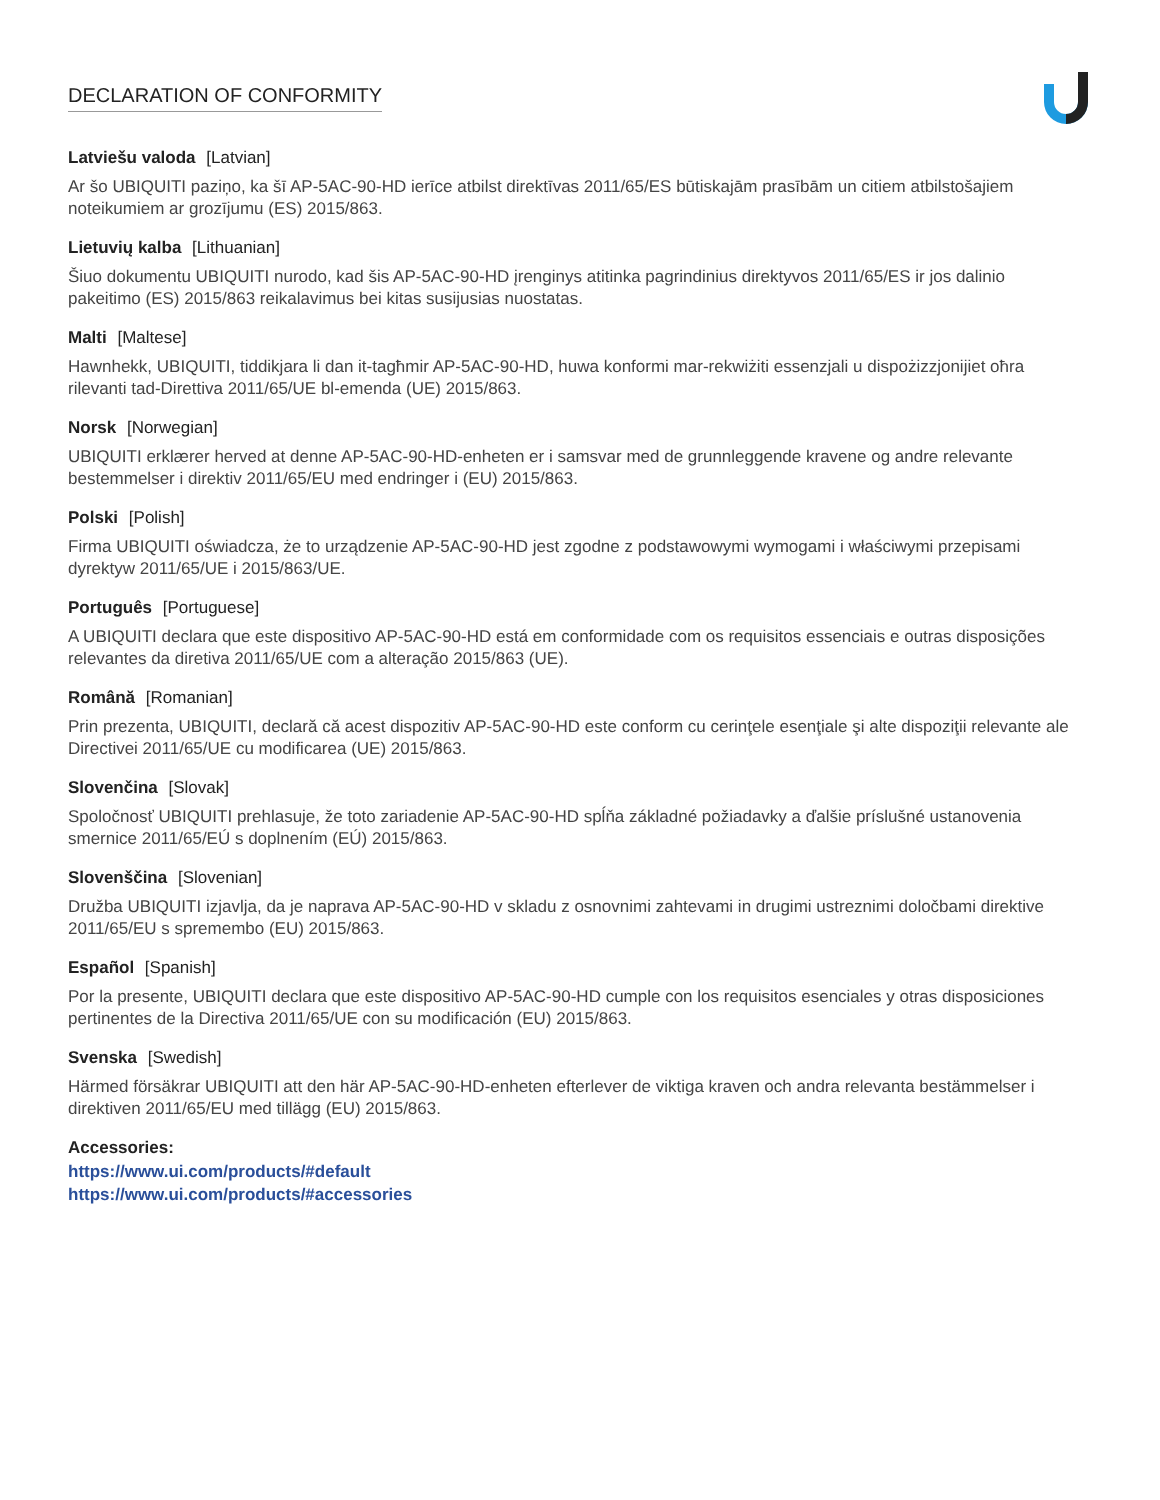DECLARATION OF CONFORMITY
Latviešu valoda [Latvian]
Ar šo UBIQUITI paziņo, ka šī AP-5AC-90-HD ierīce atbilst direktīvas 2011/65/ES būtiskajām prasībām un citiem atbilstošajiem noteikumiem ar grozījumu (ES) 2015/863.
Lietuvių kalba [Lithuanian]
Šiuo dokumentu UBIQUITI nurodo, kad šis AP-5AC-90-HD įrenginys atitinka pagrindinius direktyvos 2011/65/ES ir jos dalinio pakeitimo (ES) 2015/863 reikalavimus bei kitas susijusias nuostatas.
Malti [Maltese]
Hawnhekk, UBIQUITI, tiddikjara li dan it-tagħmir AP-5AC-90-HD, huwa konformi mar-rekwiżiti essenzjali u dispożizzjonijiet oħra rilevanti tad-Direttiva 2011/65/UE bl-emenda (UE) 2015/863.
Norsk [Norwegian]
UBIQUITI erklærer herved at denne AP-5AC-90-HD-enheten er i samsvar med de grunnleggende kravene og andre relevante bestemmelser i direktiv 2011/65/EU med endringer i (EU) 2015/863.
Polski [Polish]
Firma UBIQUITI oświadcza, że to urządzenie AP-5AC-90-HD jest zgodne z podstawowymi wymogami i właściwymi przepisami dyrektyw 2011/65/UE i 2015/863/UE.
Português [Portuguese]
A UBIQUITI declara que este dispositivo AP-5AC-90-HD está em conformidade com os requisitos essenciais e outras disposições relevantes da diretiva 2011/65/UE com a alteração 2015/863 (UE).
Română [Romanian]
Prin prezenta, UBIQUITI, declară că acest dispozitiv AP-5AC-90-HD este conform cu cerinţele esenţiale şi alte dispoziţii relevante ale Directivei 2011/65/UE cu modificarea (UE) 2015/863.
Slovenčina [Slovak]
Spoločnosť UBIQUITI prehlasuje, že toto zariadenie AP-5AC-90-HD spĺňa základné požiadavky a ďalšie príslušné ustanovenia smernice 2011/65/EÚ s doplnením (EÚ) 2015/863.
Slovenščina [Slovenian]
Družba UBIQUITI izjavlja, da je naprava AP-5AC-90-HD v skladu z osnovnimi zahtevami in drugimi ustreznimi določbami direktive 2011/65/EU s spremembo (EU) 2015/863.
Español [Spanish]
Por la presente, UBIQUITI declara que este dispositivo AP-5AC-90-HD cumple con los requisitos esenciales y otras disposiciones pertinentes de la Directiva 2011/65/UE con su modificación (EU) 2015/863.
Svenska [Swedish]
Härmed försäkrar UBIQUITI att den här AP-5AC-90-HD-enheten efterlever de viktiga kraven och andra relevanta bestämmelser i direktiven 2011/65/EU med tillägg (EU) 2015/863.
Accessories:
https://www.ui.com/products/#default
https://www.ui.com/products/#accessories